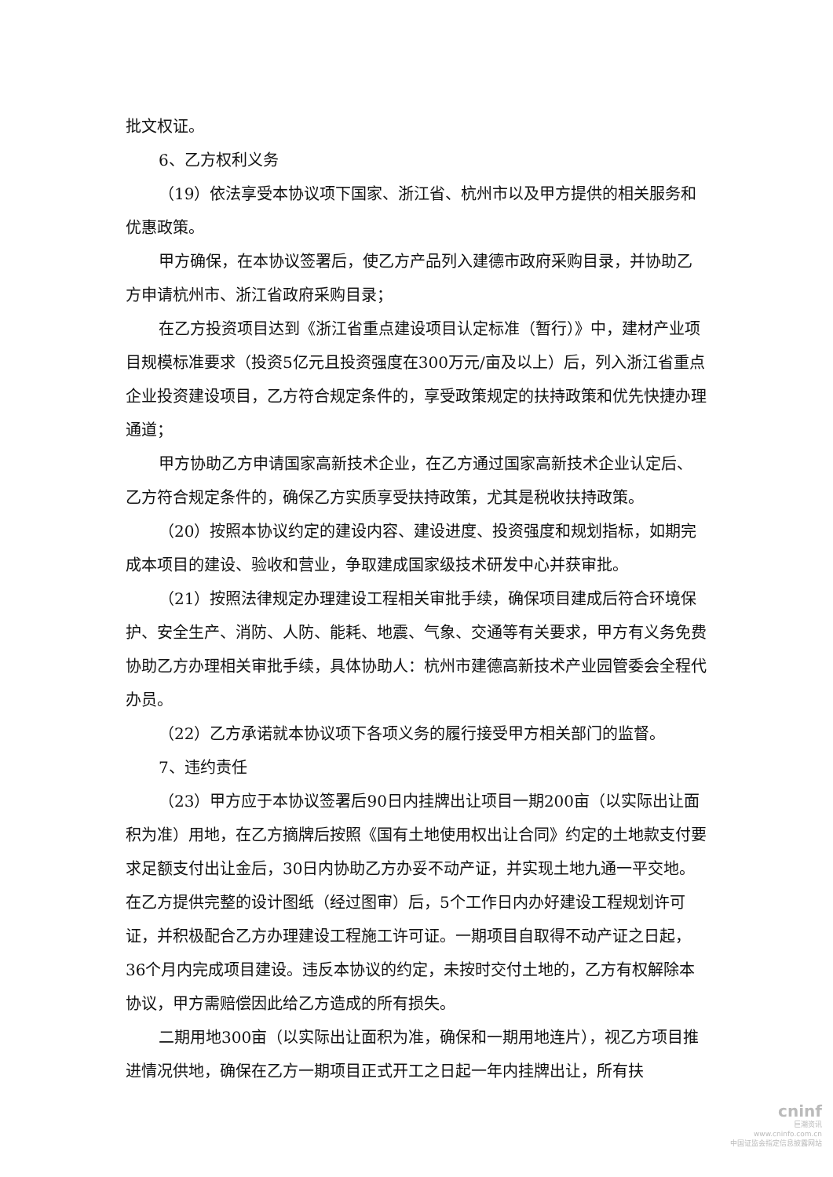批文权证。
6、乙方权利义务
（19）依法享受本协议项下国家、浙江省、杭州市以及甲方提供的相关服务和优惠政策。
甲方确保，在本协议签署后，使乙方产品列入建德市政府采购目录，并协助乙方申请杭州市、浙江省政府采购目录；
在乙方投资项目达到《浙江省重点建设项目认定标准（暂行）》中，建材产业项目规模标准要求（投资5亿元且投资强度在300万元/亩及以上）后，列入浙江省重点企业投资建设项目，乙方符合规定条件的，享受政策规定的扶持政策和优先快捷办理通道；
甲方协助乙方申请国家高新技术企业，在乙方通过国家高新技术企业认定后、乙方符合规定条件的，确保乙方实质享受扶持政策，尤其是税收扶持政策。
（20）按照本协议约定的建设内容、建设进度、投资强度和规划指标，如期完成本项目的建设、验收和营业，争取建成国家级技术研发中心并获审批。
（21）按照法律规定办理建设工程相关审批手续，确保项目建成后符合环境保护、安全生产、消防、人防、能耗、地震、气象、交通等有关要求，甲方有义务免费协助乙方办理相关审批手续，具体协助人：杭州市建德高新技术产业园管委会全程代办员。
（22）乙方承诺就本协议项下各项义务的履行接受甲方相关部门的监督。
7、违约责任
（23）甲方应于本协议签署后90日内挂牌出让项目一期200亩（以实际出让面积为准）用地，在乙方摘牌后按照《国有土地使用权出让合同》约定的土地款支付要求足额支付出让金后，30日内协助乙方办妥不动产证，并实现土地九通一平交地。在乙方提供完整的设计图纸（经过图审）后，5个工作日内办好建设工程规划许可证，并积极配合乙方办理建设工程施工许可证。一期项目自取得不动产证之日起，36个月内完成项目建设。违反本协议的约定，未按时交付土地的，乙方有权解除本协议，甲方需赔偿因此给乙方造成的所有损失。
二期用地300亩（以实际出让面积为准，确保和一期用地连片），视乙方项目推进情况供地，确保在乙方一期项目正式开工之日起一年内挂牌出让，所有扶
cninf
巨潮资讯
www.cninfo.com.cn
中国证监会指定信息披露网站